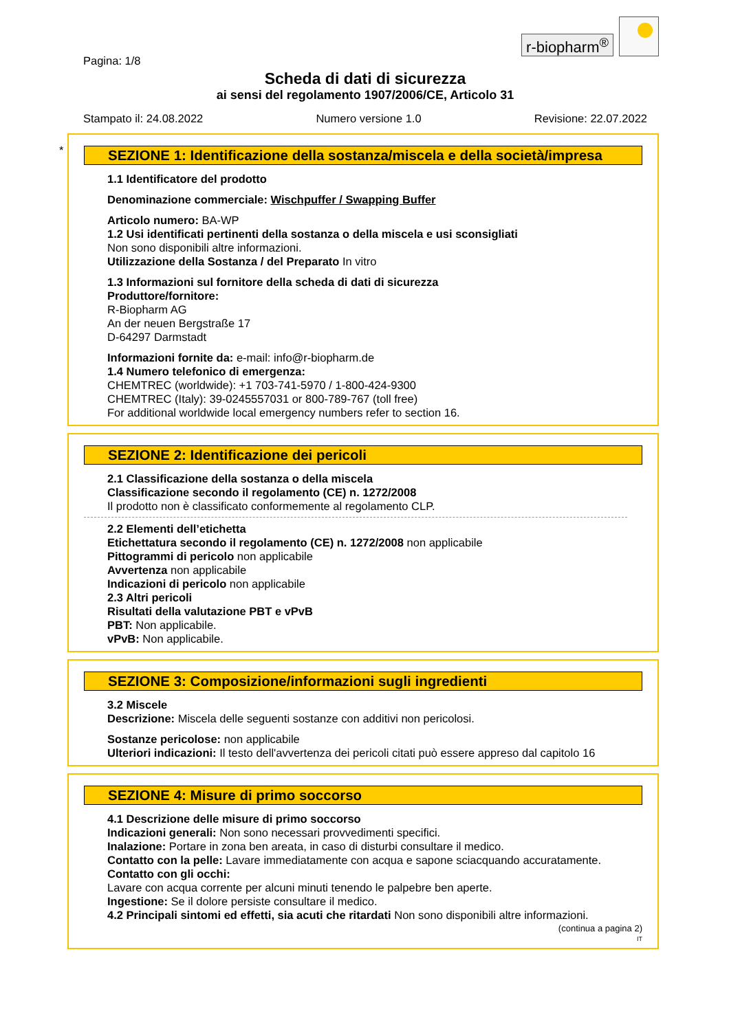r-biopharm<sup>®</sup>
Pagina: 1/8
Scheda di dati di sicurezza
ai sensi del regolamento 1907/2006/CE, Articolo 31
Stampato il: 24.08.2022 Numero versione 1.0 Revisione: 22.07.2022
*
SEZIONE 1: Identificazione della sostanza/miscela e della società/impresa
1.1 Identificatore del prodotto
Denominazione commerciale: Wischpuffer / Swapping Buffer
Articolo numero: BA-WP
1.2 Usi identificati pertinenti della sostanza o della miscela e usi sconsigliati
Non sono disponibili altre informazioni.
Utilizzazione della Sostanza / del Preparato In vitro
1.3 Informazioni sul fornitore della scheda di dati di sicurezza
Produttore/fornitore:
R-Biopharm AG
An der neuen Bergstraße 17
D-64297 Darmstadt
Informazioni fornite da: e-mail: info@r-biopharm.de
1.4 Numero telefonico di emergenza:
CHEMTREC (worldwide): +1 703-741-5970 / 1-800-424-9300
CHEMTREC (Italy): 39-0245557031 or 800-789-767 (toll free)
For additional worldwide local emergency numbers refer to section 16.
SEZIONE 2: Identificazione dei pericoli
2.1 Classificazione della sostanza o della miscela
Classificazione secondo il regolamento (CE) n. 1272/2008
Il prodotto non è classificato conformemente al regolamento CLP.
2.2 Elementi dell’etichetta
Etichettatura secondo il regolamento (CE) n. 1272/2008 non applicabile
Pittogrammi di pericolo non applicabile
Avvertenza non applicabile
Indicazioni di pericolo non applicabile
2.3 Altri pericoli
Risultati della valutazione PBT e vPvB
PBT: Non applicabile.
vPvB: Non applicabile.
SEZIONE 3: Composizione/informazioni sugli ingredienti
3.2 Miscele
Descrizione: Miscela delle seguenti sostanze con additivi non pericolosi.
Sostanze pericolose: non applicabile
Ulteriori indicazioni: Il testo dell'avvertenza dei pericoli citati può essere appreso dal capitolo 16
SEZIONE 4: Misure di primo soccorso
4.1 Descrizione delle misure di primo soccorso
Indicazioni generali: Non sono necessari provvedimenti specifici.
Inalazione: Portare in zona ben areata, in caso di disturbi consultare il medico.
Contatto con la pelle: Lavare immediatamente con acqua e sapone sciacquando accuratamente.
Contatto con gli occhi:
Lavare con acqua corrente per alcuni minuti tenendo le palpebre ben aperte.
Ingestione: Se il dolore persiste consultare il medico.
4.2 Principali sintomi ed effetti, sia acuti che ritardati Non sono disponibili altre informazioni.
(continua a pagina 2)
IT